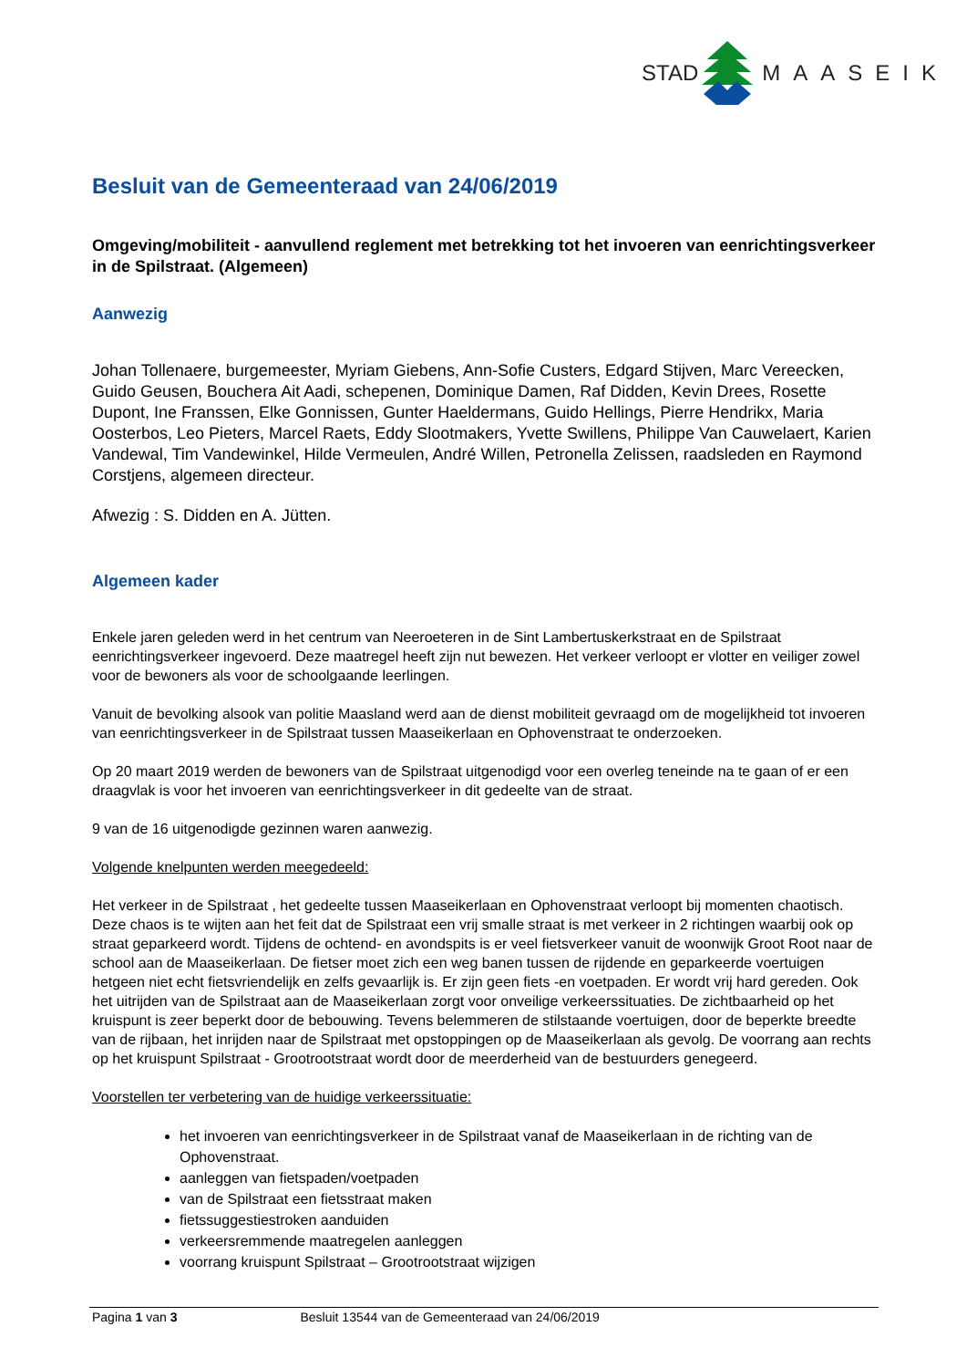STAD MAASEIK
Besluit van de Gemeenteraad van 24/06/2019
Omgeving/mobiliteit - aanvullend reglement met betrekking tot het invoeren van eenrichtingsverkeer in de Spilstraat. (Algemeen)
Aanwezig
Johan Tollenaere, burgemeester, Myriam Giebens, Ann-Sofie Custers, Edgard Stijven, Marc Vereecken, Guido Geusen, Bouchera Ait Aadi, schepenen, Dominique Damen, Raf Didden, Kevin Drees, Rosette Dupont, Ine Franssen, Elke Gonnissen, Gunter Haeldermans, Guido Hellings, Pierre Hendrikx, Maria Oosterbos, Leo Pieters, Marcel Raets, Eddy Slootmakers, Yvette Swillens, Philippe Van Cauwelaert, Karien Vandewal, Tim Vandewinkel, Hilde Vermeulen, André Willen, Petronella Zelissen, raadsleden en Raymond Corstjens, algemeen directeur.
Afwezig : S. Didden en A. Jütten.
Algemeen kader
Enkele jaren geleden werd in het centrum van Neeroeteren in de Sint Lambertuskerkstraat en de Spilstraat eenrichtingsverkeer ingevoerd. Deze maatregel heeft zijn nut bewezen. Het verkeer verloopt er vlotter en veiliger zowel voor de bewoners als voor de schoolgaande leerlingen.
Vanuit de bevolking alsook van politie Maasland werd aan de dienst mobiliteit gevraagd om de mogelijkheid tot invoeren van eenrichtingsverkeer in de Spilstraat tussen Maaseikerlaan en Ophovenstraat te onderzoeken.
Op 20 maart 2019 werden de bewoners van de Spilstraat uitgenodigd voor een overleg teneinde na te gaan of er een draagvlak is voor het invoeren van eenrichtingsverkeer in dit gedeelte van de straat.
9 van de 16 uitgenodigde gezinnen waren aanwezig.
Volgende knelpunten werden meegedeeld:
Het verkeer in de Spilstraat , het gedeelte tussen Maaseikerlaan en Ophovenstraat verloopt bij momenten chaotisch. Deze chaos is te wijten aan het feit dat de Spilstraat een vrij smalle straat is met verkeer in 2 richtingen waarbij ook op straat geparkeerd wordt. Tijdens de ochtend- en avondspits is er veel fietsverkeer vanuit de woonwijk Groot Root naar de school aan de Maaseikerlaan. De fietser moet zich een weg banen tussen de rijdende en geparkeerde voertuigen hetgeen niet echt fietsvriendelijk en zelfs gevaarlijk is. Er zijn geen fiets -en voetpaden. Er wordt vrij hard gereden. Ook het uitrijden van de Spilstraat aan de Maaseikerlaan zorgt voor onveilige verkeerssituaties. De zichtbaarheid op het kruispunt is zeer beperkt door de bebouwing. Tevens belemmeren de stilstaande voertuigen, door de beperkte breedte van de rijbaan, het inrijden naar de Spilstraat met opstoppingen op de Maaseikerlaan als gevolg. De voorrang aan rechts op het kruispunt Spilstraat - Grootrootstraat wordt door de meerderheid van de bestuurders genegeerd.
Voorstellen ter verbetering van de huidige verkeerssituatie:
het invoeren van eenrichtingsverkeer in de Spilstraat vanaf de Maaseikerlaan in de richting van de Ophovenstraat.
aanleggen van fietspaden/voetpaden
van de Spilstraat een fietsstraat maken
fietssuggestiestroken aanduiden
verkeersremmende maatregelen aanleggen
voorrang kruispunt Spilstraat – Grootrootstraat wijzigen
Pagina 1 van 3 Besluit 13544 van de Gemeenteraad van 24/06/2019